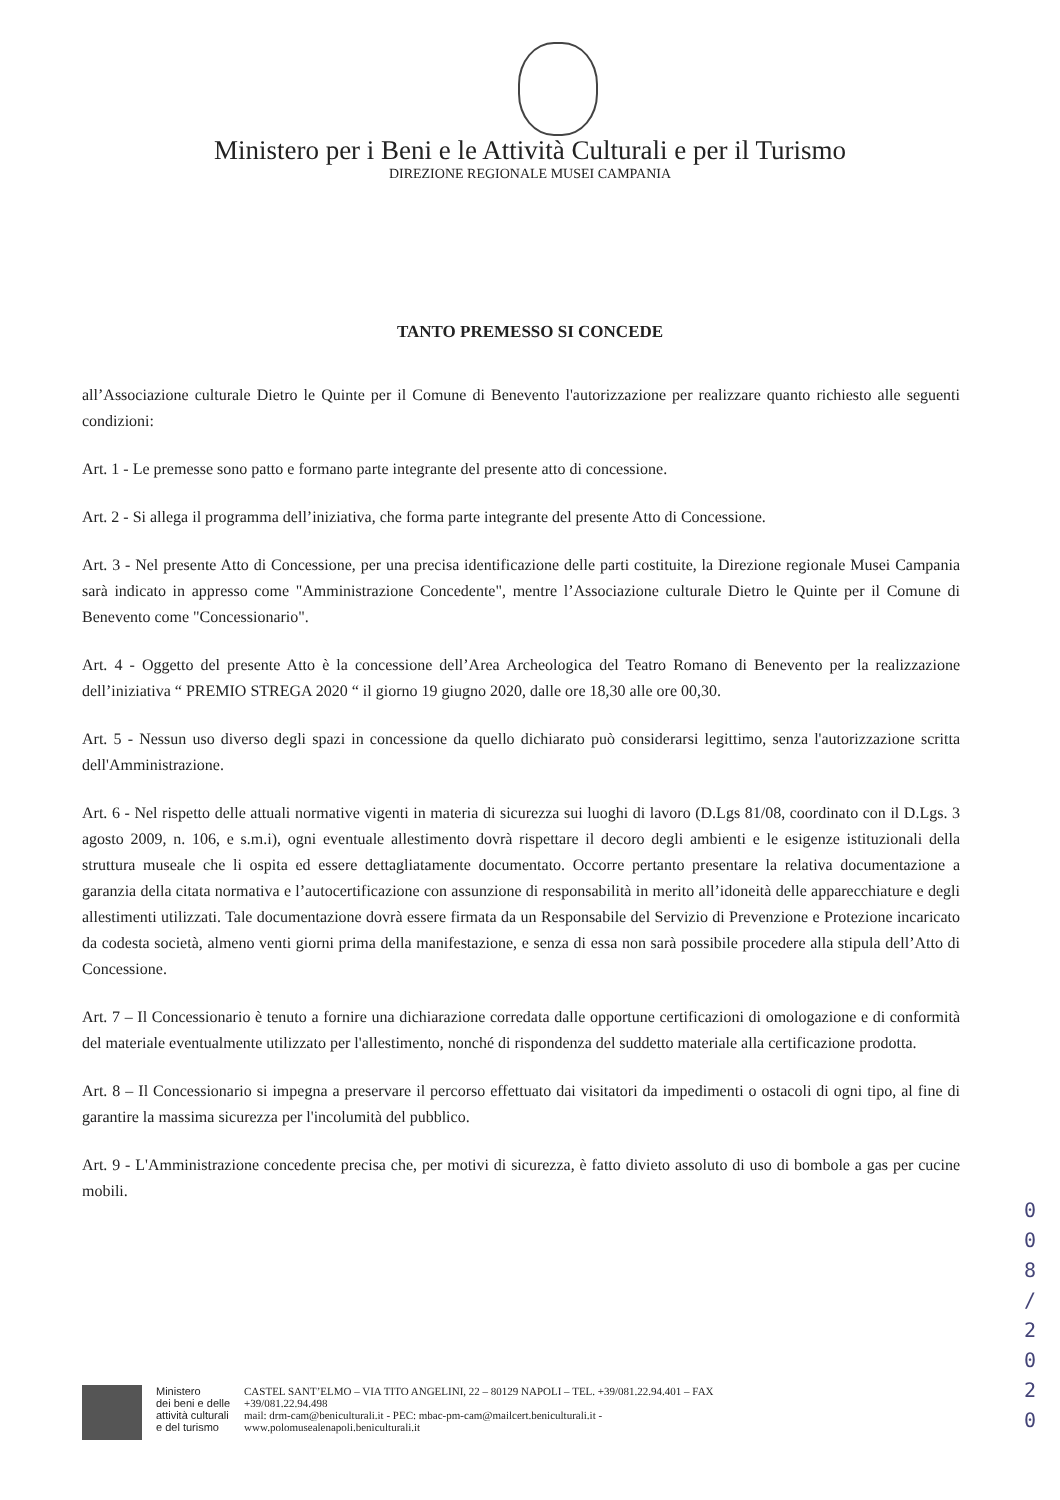Ministero per i Beni e le Attività Culturali e per il Turismo
DIREZIONE REGIONALE MUSEI CAMPANIA
TANTO PREMESSO SI CONCEDE
all’Associazione culturale Dietro le Quinte per il Comune di Benevento l'autorizzazione per realizzare quanto richiesto alle seguenti condizioni:
Art. 1 - Le premesse sono patto e formano parte integrante del presente atto di concessione.
Art. 2 - Si allega il programma dell’iniziativa, che forma parte integrante del presente Atto di Concessione.
Art. 3 - Nel presente Atto di Concessione, per una precisa identificazione delle parti costituite, la Direzione regionale Musei Campania sarà indicato in appresso come "Amministrazione Concedente", mentre l’Associazione culturale Dietro le Quinte per il Comune di Benevento come "Concessionario".
Art. 4 - Oggetto del presente Atto è la concessione dell’Area Archeologica del Teatro Romano di Benevento per la realizzazione dell’iniziativa “ PREMIO STREGA 2020 “ il giorno 19 giugno 2020, dalle ore 18,30 alle ore 00,30.
Art. 5 - Nessun uso diverso degli spazi in concessione da quello dichiarato può considerarsi legittimo, senza l'autorizzazione scritta dell'Amministrazione.
Art. 6 - Nel rispetto delle attuali normative vigenti in materia di sicurezza sui luoghi di lavoro (D.Lgs 81/08, coordinato con il D.Lgs. 3 agosto 2009, n. 106, e s.m.i), ogni eventuale allestimento dovrà rispettare il decoro degli ambienti e le esigenze istituzionali della struttura museale che li ospita ed essere dettagliatamente documentato. Occorre pertanto presentare la relativa documentazione a garanzia della citata normativa e l’autocertificazione con assunzione di responsabilità in merito all’idoneità delle apparecchiature e degli allestimenti utilizzati. Tale documentazione dovrà essere firmata da un Responsabile del Servizio di Prevenzione e Protezione incaricato da codesta società, almeno venti giorni prima della manifestazione, e senza di essa non sarà possibile procedere alla stipula dell’Atto di Concessione.
Art. 7 – Il Concessionario è tenuto a fornire una dichiarazione corredata dalle opportune certificazioni di omologazione e di conformità del materiale eventualmente utilizzato per l'allestimento, nonché di rispondenza del suddetto materiale alla certificazione prodotta.
Art. 8 – Il Concessionario si impegna a preservare il percorso effettuato dai visitatori da impedimenti o ostacoli di ogni tipo, al fine di garantire la massima sicurezza per l'incolumità del pubblico.
Art. 9 - L'Amministrazione concedente precisa che, per motivi di sicurezza, è fatto divieto assoluto di uso di bombole a gas per cucine mobili.
0 0 8 / 2 0 2 0
Ministero
dei beni e delle
attività culturali
e del turismo
CASTEL SANT’ELMO – VIA TITO ANGELINI, 22 – 80129 NAPOLI – TEL. +39/081.22.94.401 – FAX
+39/081.22.94.498
mail: drm-cam@beniculturali.it - PEC: mbac-pm-cam@mailcert.beniculturali.it -
www.polomusealenapoli.beniculturali.it